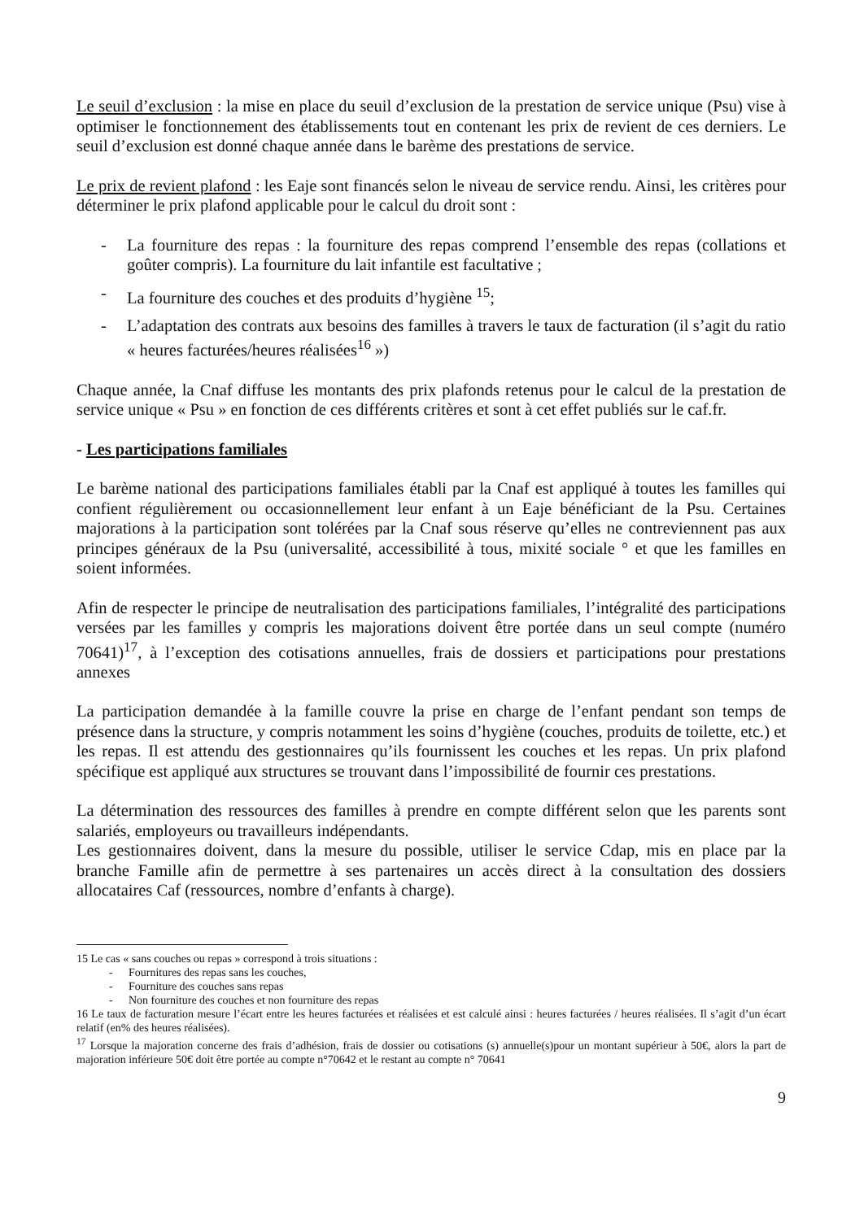Le seuil d’exclusion : la mise en place du seuil d’exclusion de la prestation de service unique (Psu) vise à optimiser le fonctionnement des établissements tout en contenant les prix de revient de ces derniers. Le seuil d’exclusion est donné chaque année dans le barème des prestations de service.
Le prix de revient plafond : les Eaje sont financés selon le niveau de service rendu. Ainsi, les critères pour déterminer le prix plafond applicable pour le calcul du droit sont :
- La fourniture des repas : la fourniture des repas comprend l’ensemble des repas (collations et goûter compris). La fourniture du lait infantile est facultative ;
- La fourniture des couches et des produits d’hygiène <sup>15</sup>;
- L’adaptation des contrats aux besoins des familles à travers le taux de facturation (il s’agit du ratio « heures facturées/heures réalisées<sup>16</sup> »)
Chaque année, la Cnaf diffuse les montants des prix plafonds retenus pour le calcul de la prestation de service unique « Psu » en fonction de ces différents critères et sont à cet effet publiés sur le caf.fr.
- Les participations familiales
Le barème national des participations familiales établi par la Cnaf est appliqué à toutes les familles qui confient régulièrement ou occasionnellement leur enfant à un Eaje bénéficiant de la Psu. Certaines majorations à la participation sont tolérées par la Cnaf sous réserve qu’elles ne contreviennent pas aux principes généraux de la Psu (universalité, accessibilité à tous, mixité sociale ° et que les familles en soient informées.
Afin de respecter le principe de neutralisation des participations familiales, l’intégralité des participations versées par les familles y compris les majorations doivent être portée dans un seul compte (numéro 70641)<sup>17</sup>, à l’exception des cotisations annuelles, frais de dossiers et participations pour prestations annexes
La participation demandée à la famille couvre la prise en charge de l’enfant pendant son temps de présence dans la structure, y compris notamment les soins d’hygiène (couches, produits de toilette, etc.) et les repas. Il est attendu des gestionnaires qu’ils fournissent les couches et les repas. Un prix plafond spécifique est appliqué aux structures se trouvant dans l’impossibilité de fournir ces prestations.
La détermination des ressources des familles à prendre en compte différent selon que les parents sont salariés, employeurs ou travailleurs indépendants.
Les gestionnaires doivent, dans la mesure du possible, utiliser le service Cdap, mis en place par la branche Famille afin de permettre à ses partenaires un accès direct à la consultation des dossiers allocataires Caf (ressources, nombre d’enfants à charge).
15 Le cas « sans couches ou repas » correspond à trois situations :
- Fournitures des repas sans les couches,
- Fourniture des couches sans repas
- Non fourniture des couches et non fourniture des repas
16 Le taux de facturation mesure l’écart entre les heures facturées et réalisées et est calculé ainsi : heures facturées / heures réalisées. Il s’agit d’un écart relatif (en% des heures réalisées).
<sup>17</sup> Lorsque la majoration concerne des frais d’adhésion, frais de dossier ou cotisations (s) annuelle(s)pour un montant supérieur à 50€, alors la part de majoration inférieure 50€ doit être portée au compte n°70642 et le restant au compte n° 70641
9